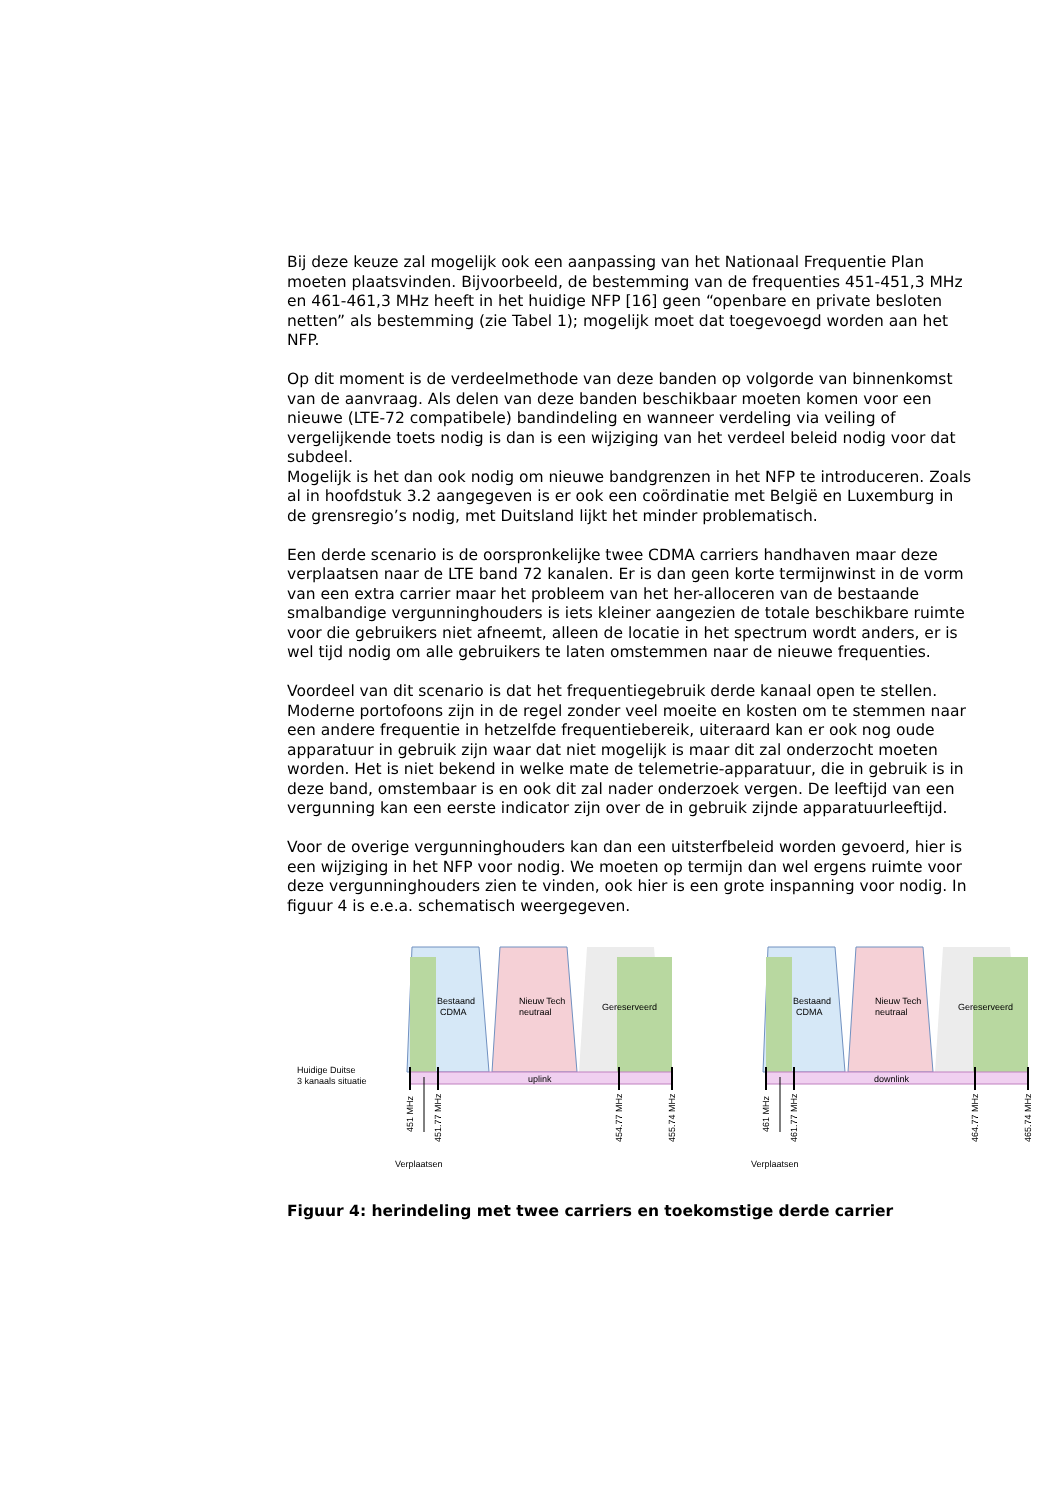Bij deze keuze zal mogelijk ook een aanpassing van het Nationaal Frequentie Plan moeten plaatsvinden. Bijvoorbeeld, de bestemming van de frequenties 451-451,3 MHz en 461-461,3 MHz heeft in het huidige NFP [16] geen “openbare en private besloten netten” als bestemming (zie Tabel 1); mogelijk moet dat toegevoegd worden aan het NFP.
Op dit moment is de verdeelmethode van deze banden op volgorde van binnenkomst van de aanvraag. Als delen van deze banden beschikbaar moeten komen voor een nieuwe (LTE-72 compatibele) bandindeling en wanneer verdeling via veiling of vergelijkende toets nodig is dan is een wijziging van het verdeel beleid nodig voor dat subdeel.
Mogelijk is het dan ook nodig om nieuwe bandgrenzen in het NFP te introduceren. Zoals al in hoofdstuk 3.2 aangegeven is er ook een coördinatie met België en Luxemburg in de grensregio’s nodig, met Duitsland lijkt het minder problematisch.
Een derde scenario is de oorspronkelijke twee CDMA carriers handhaven maar deze verplaatsen naar de LTE band 72 kanalen. Er is dan geen korte termijnwinst in de vorm van een extra carrier maar het probleem van het her-alloceren van de bestaande smalbandige vergunninghouders is iets kleiner aangezien de totale beschikbare ruimte voor die gebruikers niet afneemt, alleen de locatie in het spectrum wordt anders, er is wel tijd nodig om alle gebruikers te laten omstemmen naar de nieuwe frequenties.
Voordeel van dit scenario is dat het frequentiegebruik derde kanaal open te stellen. Moderne portofoons zijn in de regel zonder veel moeite en kosten om te stemmen naar een andere frequentie in hetzelfde frequentiebereik, uiteraard kan er ook nog oude apparatuur in gebruik zijn waar dat niet mogelijk is maar dit zal onderzocht moeten worden. Het is niet bekend in welke mate de telemetrie-apparatuur, die in gebruik is in deze band, omstembaar is en ook dit zal nader onderzoek vergen. De leeftijd van een vergunning kan een eerste indicator zijn over de in gebruik zijnde apparatuurleeftijd.
Voor de overige vergunninghouders kan dan een uitsterfbeleid worden gevoerd, hier is een wijziging in het NFP voor nodig. We moeten op termijn dan wel ergens ruimte voor deze vergunninghouders zien te vinden, ook hier is een grote inspanning voor nodig. In figuur 4 is e.e.a. schematisch weergegeven.
Bestaand
CDMA
Nieuw Tech
neutraal
Gereserveerd
uplink
Huidige Duitse
3 kanaals situatie
451 MHz
451.77 MHz
454.77 MHz
455.74 MHz
Verplaatsen
Bestaand
CDMA
Nieuw Tech
neutraal
Gereserveerd
downlink
461 MHz
461.77 MHz
464.77 MHz
465.74 MHz
Verplaatsen
Figuur 4: herindeling met twee carriers en toekomstige derde carrier